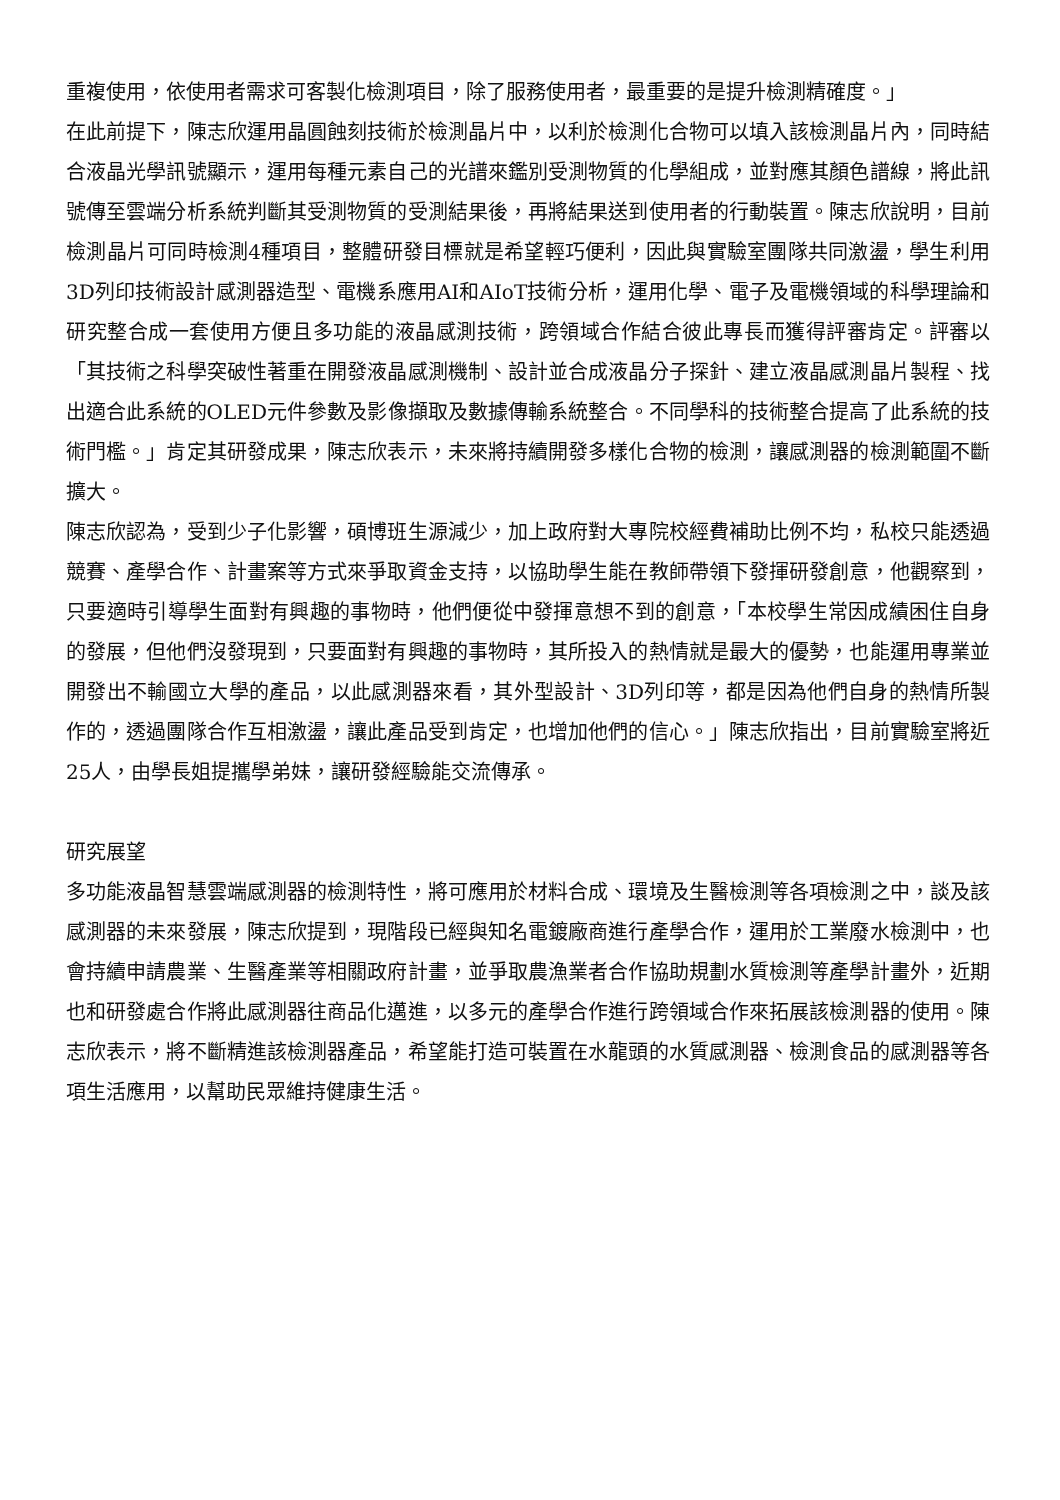重複使用，依使用者需求可客製化檢測項目，除了服務使用者，最重要的是提升檢測精確度。」
在此前提下，陳志欣運用晶圓蝕刻技術於檢測晶片中，以利於檢測化合物可以填入該檢測晶片內，同時結合液晶光學訊號顯示，運用每種元素自己的光譜來鑑別受測物質的化學組成，並對應其顏色譜線，將此訊號傳至雲端分析系統判斷其受測物質的受測結果後，再將結果送到使用者的行動裝置。陳志欣說明，目前檢測晶片可同時檢測4種項目，整體研發目標就是希望輕巧便利，因此與實驗室團隊共同激盪，學生利用3D列印技術設計感測器造型、電機系應用AI和AIoT技術分析，運用化學、電子及電機領域的科學理論和研究整合成一套使用方便且多功能的液晶感測技術，跨領域合作結合彼此專長而獲得評審肯定。評審以「其技術之科學突破性著重在開發液晶感測機制、設計並合成液晶分子探針、建立液晶感測晶片製程、找出適合此系統的OLED元件參數及影像擷取及數據傳輸系統整合。不同學科的技術整合提高了此系統的技術門檻。」肯定其研發成果，陳志欣表示，未來將持續開發多樣化合物的檢測，讓感測器的檢測範圍不斷擴大。
陳志欣認為，受到少子化影響，碩博班生源減少，加上政府對大專院校經費補助比例不均，私校只能透過競賽、產學合作、計畫案等方式來爭取資金支持，以協助學生能在教師帶領下發揮研發創意，他觀察到，只要適時引導學生面對有興趣的事物時，他們便從中發揮意想不到的創意，「本校學生常因成績困住自身的發展，但他們沒發現到，只要面對有興趣的事物時，其所投入的熱情就是最大的優勢，也能運用專業並開發出不輸國立大學的產品，以此感測器來看，其外型設計、3D列印等，都是因為他們自身的熱情所製作的，透過團隊合作互相激盪，讓此產品受到肯定，也增加他們的信心。」陳志欣指出，目前實驗室將近25人，由學長姐提攜學弟妹，讓研發經驗能交流傳承。
研究展望
多功能液晶智慧雲端感測器的檢測特性，將可應用於材料合成、環境及生醫檢測等各項檢測之中，談及該感測器的未來發展，陳志欣提到，現階段已經與知名電鍍廠商進行產學合作，運用於工業廢水檢測中，也會持續申請農業、生醫產業等相關政府計畫，並爭取農漁業者合作協助規劃水質檢測等產學計畫外，近期也和研發處合作將此感測器往商品化邁進，以多元的產學合作進行跨領域合作來拓展該檢測器的使用。陳志欣表示，將不斷精進該檢測器產品，希望能打造可裝置在水龍頭的水質感測器、檢測食品的感測器等各項生活應用，以幫助民眾維持健康生活。